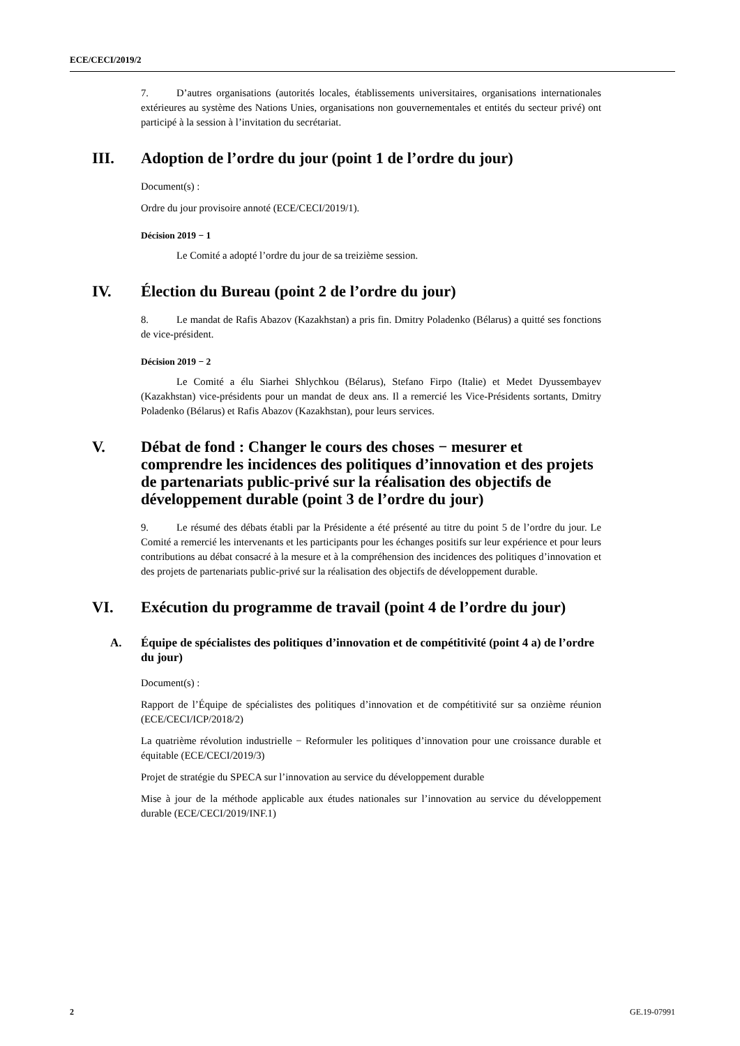ECE/CECI/2019/2
7. D’autres organisations (autorités locales, établissements universitaires, organisations internationales extérieures au système des Nations Unies, organisations non gouvernementales et entités du secteur privé) ont participé à la session à l’invitation du secrétariat.
III. Adoption de l’ordre du jour (point 1 de l’ordre du jour)
Document(s) :
Ordre du jour provisoire annoté (ECE/CECI/2019/1).
Décision 2019 − 1
Le Comité a adopté l’ordre du jour de sa treizième session.
IV. Élection du Bureau (point 2 de l’ordre du jour)
8. Le mandat de Rafis Abazov (Kazakhstan) a pris fin. Dmitry Poladenko (Bélarus) a quitté ses fonctions de vice-président.
Décision 2019 − 2
Le Comité a élu Siarhei Shlychkou (Bélarus), Stefano Firpo (Italie) et Medet Dyussembayev (Kazakhstan) vice-présidents pour un mandat de deux ans. Il a remercié les Vice-Présidents sortants, Dmitry Poladenko (Bélarus) et Rafis Abazov (Kazakhstan), pour leurs services.
V. Débat de fond : Changer le cours des choses − mesurer et comprendre les incidences des politiques d’innovation et des projets de partenariats public-privé sur la réalisation des objectifs de développement durable (point 3 de l’ordre du jour)
9. Le résumé des débats établi par la Présidente a été présenté au titre du point 5 de l’ordre du jour. Le Comité a remercié les intervenants et les participants pour les échanges positifs sur leur expérience et pour leurs contributions au débat consacré à la mesure et à la compréhension des incidences des politiques d’innovation et des projets de partenariats public-privé sur la réalisation des objectifs de développement durable.
VI. Exécution du programme de travail (point 4 de l’ordre du jour)
A. Équipe de spécialistes des politiques d’innovation et de compétitivité (point 4 a) de l’ordre du jour)
Document(s) :
Rapport de l’Équipe de spécialistes des politiques d’innovation et de compétitivité sur sa onzième réunion (ECE/CECI/ICP/2018/2)
La quatrième révolution industrielle − Reformuler les politiques d’innovation pour une croissance durable et équitable (ECE/CECI/2019/3)
Projet de stratégie du SPECA sur l’innovation au service du développement durable
Mise à jour de la méthode applicable aux études nationales sur l’innovation au service du développement durable (ECE/CECI/2019/INF.1)
2 GE.19-07991